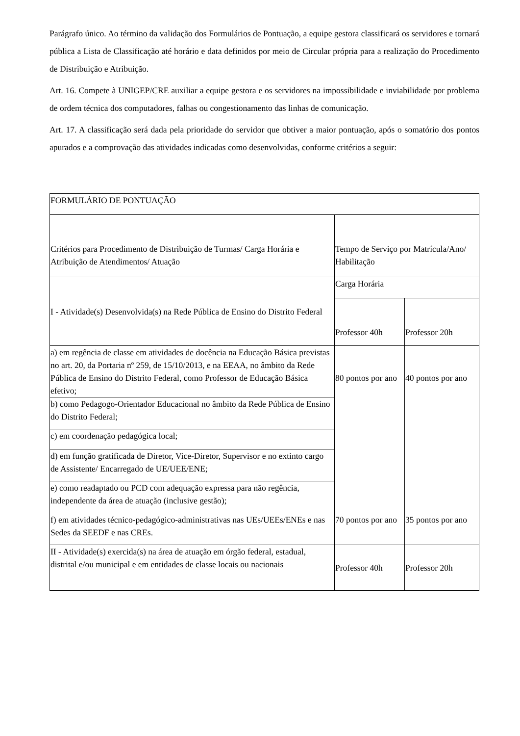Parágrafo único. Ao término da validação dos Formulários de Pontuação, a equipe gestora classificará os servidores e tornará pública a Lista de Classificação até horário e data definidos por meio de Circular própria para a realização do Procedimento de Distribuição e Atribuição.
Art. 16. Compete à UNIGEP/CRE auxiliar a equipe gestora e os servidores na impossibilidade e inviabilidade por problema de ordem técnica dos computadores, falhas ou congestionamento das linhas de comunicação.
Art. 17. A classificação será dada pela prioridade do servidor que obtiver a maior pontuação, após o somatório dos pontos apurados e a comprovação das atividades indicadas como desenvolvidas, conforme critérios a seguir:
| FORMULÁRIO DE PONTUAÇÃO | | |
| Critérios para Procedimento de Distribuição de Turmas/ Carga Horária e Atribuição de Atendimentos/ Atuação | Tempo de Serviço por Matrícula/Ano/ Habilitação | |
| I - Atividade(s) Desenvolvida(s) na Rede Pública de Ensino do Distrito Federal | Carga Horária | |
| | Professor 40h | Professor 20h |
| a) em regência de classe em atividades de docência na Educação Básica previstas no art. 20, da Portaria nº 259, de 15/10/2013, e na EEAA, no âmbito da Rede Pública de Ensino do Distrito Federal, como Professor de Educação Básica efetivo; | 80 pontos por ano | 40 pontos por ano |
| b) como Pedagogo-Orientador Educacional no âmbito da Rede Pública de Ensino do Distrito Federal; | | |
| c) em coordenação pedagógica local; | | |
| d) em função gratificada de Diretor, Vice-Diretor, Supervisor e no extinto cargo de Assistente/ Encarregado de UE/UEE/ENE; | | |
| e) como readaptado ou PCD com adequação expressa para não regência, independente da área de atuação (inclusive gestão); | | |
| f) em atividades técnico-pedagógico-administrativas nas UEs/UEEs/ENEs e nas Sedes da SEEDF e nas CREs. | 70 pontos por ano | 35 pontos por ano |
| II - Atividade(s) exercida(s) na área de atuação em órgão federal, estadual, distrital e/ou municipal e em entidades de classe locais ou nacionais | Professor 40h | Professor 20h |